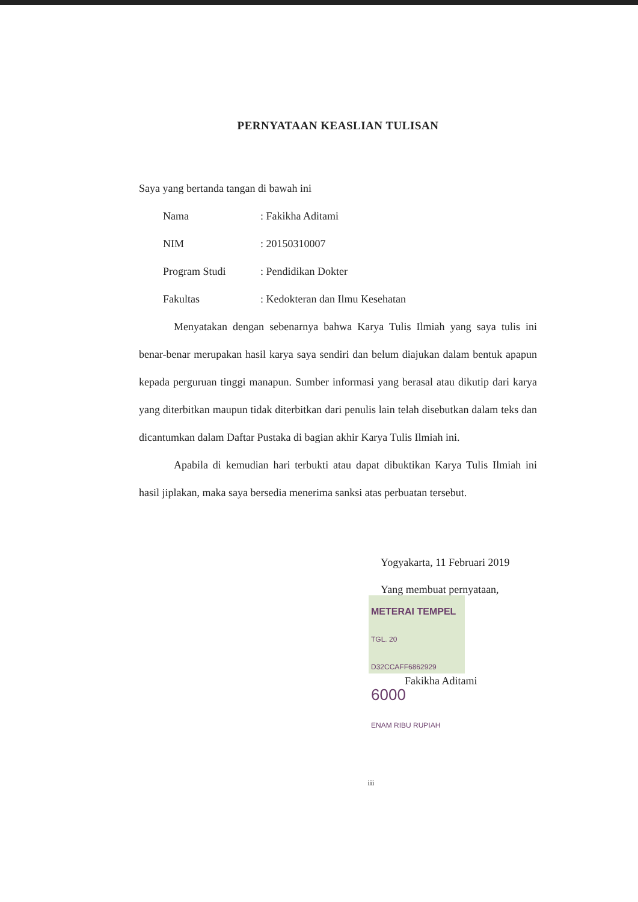PERNYATAAN KEASLIAN TULISAN
Saya yang bertanda tangan di bawah ini
| Nama | : Fakikha Aditami |
| NIM | : 20150310007 |
| Program Studi | : Pendidikan Dokter |
| Fakultas | : Kedokteran dan Ilmu Kesehatan |
Menyatakan dengan sebenarnya bahwa Karya Tulis Ilmiah yang saya tulis ini benar-benar merupakan hasil karya saya sendiri dan belum diajukan dalam bentuk apapun kepada perguruan tinggi manapun. Sumber informasi yang berasal atau dikutip dari karya yang diterbitkan maupun tidak diterbitkan dari penulis lain telah disebutkan dalam teks dan dicantumkan dalam Daftar Pustaka di bagian akhir Karya Tulis Ilmiah ini.
Apabila di kemudian hari terbukti atau dapat dibuktikan Karya Tulis Ilmiah ini hasil jiplakan, maka saya bersedia menerima sanksi atas perbuatan tersebut.
Yogyakarta, 11 Februari 2019
Yang membuat pernyataan,
METERAI TEMPEL TGL. 20
D32CCAFF6862929
6000
ENAM RIBU RUPIAH
Fakikha Aditami
iii